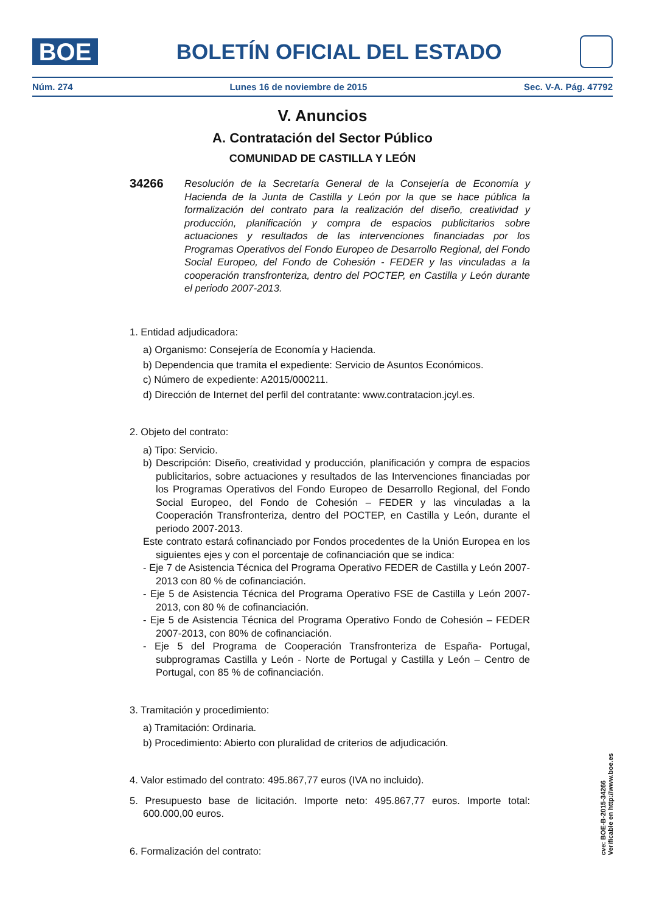BOE
BOLETÍN OFICIAL DEL ESTADO
Núm. 274 Lunes 16 de noviembre de 2015 Sec. V-A. Pág. 47792
V. Anuncios
A. Contratación del Sector Público
COMUNIDAD DE CASTILLA Y LEÓN
34266
Resolución de la Secretaría General de la Consejería de Economía y Hacienda de la Junta de Castilla y León por la que se hace pública la formalización del contrato para la realización del diseño, creatividad y producción, planificación y compra de espacios publicitarios sobre actuaciones y resultados de las intervenciones financiadas por los Programas Operativos del Fondo Europeo de Desarrollo Regional, del Fondo Social Europeo, del Fondo de Cohesión - FEDER y las vinculadas a la cooperación transfronteriza, dentro del POCTEP, en Castilla y León durante el periodo 2007-2013.
1. Entidad adjudicadora:
a) Organismo: Consejería de Economía y Hacienda.
b) Dependencia que tramita el expediente: Servicio de Asuntos Económicos.
c) Número de expediente: A2015/000211.
d) Dirección de Internet del perfil del contratante: www.contratacion.jcyl.es.
2. Objeto del contrato:
a) Tipo: Servicio.
b) Descripción: Diseño, creatividad y producción, planificación y compra de espacios publicitarios, sobre actuaciones y resultados de las Intervenciones financiadas por los Programas Operativos del Fondo Europeo de Desarrollo Regional, del Fondo Social Europeo, del Fondo de Cohesión – FEDER y las vinculadas a la Cooperación Transfronteriza, dentro del POCTEP, en Castilla y León, durante el periodo 2007-2013.
Este contrato estará cofinanciado por Fondos procedentes de la Unión Europea en los siguientes ejes y con el porcentaje de cofinanciación que se indica:
- Eje 7 de Asistencia Técnica del Programa Operativo FEDER de Castilla y León 2007-2013 con 80 % de cofinanciación.
- Eje 5 de Asistencia Técnica del Programa Operativo FSE de Castilla y León 2007-2013, con 80 % de cofinanciación.
- Eje 5 de Asistencia Técnica del Programa Operativo Fondo de Cohesión – FEDER 2007-2013, con 80% de cofinanciación.
- Eje 5 del Programa de Cooperación Transfronteriza de España- Portugal, subprogramas Castilla y León - Norte de Portugal y Castilla y León – Centro de Portugal, con 85 % de cofinanciación.
3. Tramitación y procedimiento:
a) Tramitación: Ordinaria.
b) Procedimiento: Abierto con pluralidad de criterios de adjudicación.
4. Valor estimado del contrato: 495.867,77 euros (IVA no incluido).
5. Presupuesto base de licitación. Importe neto: 495.867,77 euros. Importe total: 600.000,00 euros.
6. Formalización del contrato:
cve: BOE-B-2015-34266
Verificable en http://www.boe.es